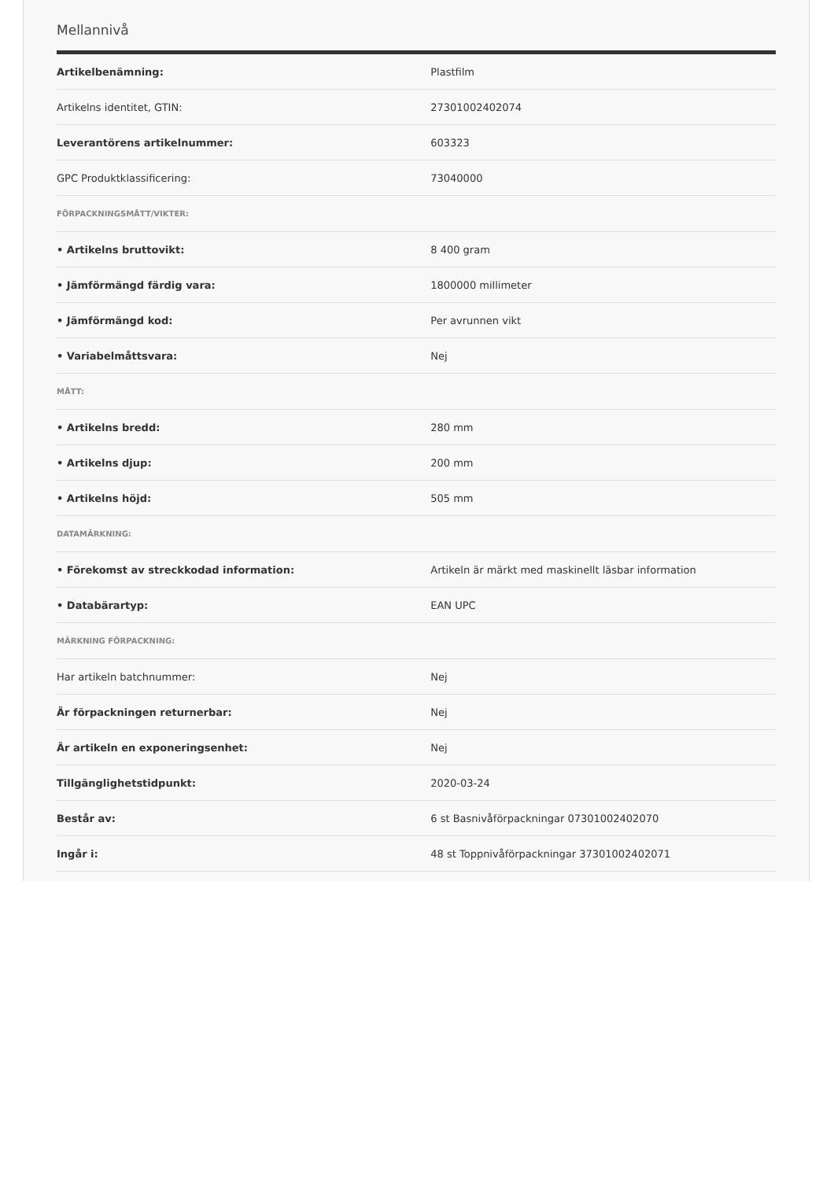Mellannivå
| Artikelbenämning: | Plastfilm |
| Artikelns identitet, GTIN: | 27301002402074 |
| Leverantörens artikelnummer: | 603323 |
| GPC Produktklassificering: | 73040000 |
| FÖRPACKNINGSMÅTT/VIKTER: | |
| • Artikelns bruttovikt: | 8 400 gram |
| • Jämförmängd färdig vara: | 1800000 millimeter |
| • Jämförmängd kod: | Per avrunnen vikt |
| • Variabelmåttsvara: | Nej |
| MÅTT: | |
| • Artikelns bredd: | 280 mm |
| • Artikelns djup: | 200 mm |
| • Artikelns höjd: | 505 mm |
| DATAMÄRKNING: | |
| • Förekomst av streckkodad information: | Artikeln är märkt med maskinellt läsbar information |
| • Databärartyp: | EAN UPC |
| MÄRKNING FÖRPACKNING: | |
| Har artikeln batchnummer: | Nej |
| Är förpackningen returnerbar: | Nej |
| Är artikeln en exponeringsenhet: | Nej |
| Tillgänglighetstidpunkt: | 2020-03-24 |
| Består av: | 6 st Basnivåförpackningar 07301002402070 |
| Ingår i: | 48 st Toppnivåförpackningar 37301002402071 |